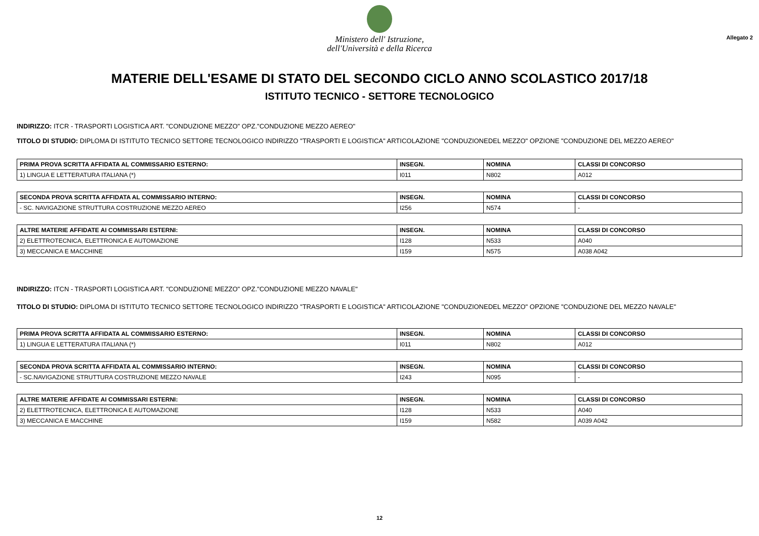Ministero dell' Istruzione,
dell'Università e della Ricerca
Allegato 2
MATERIE DELL'ESAME DI STATO DEL SECONDO CICLO ANNO SCOLASTICO 2017/18
ISTITUTO TECNICO - SETTORE TECNOLOGICO
INDIRIZZO: ITCR - TRASPORTI LOGISTICA ART. "CONDUZIONE MEZZO" OPZ."CONDUZIONE MEZZO AEREO"
TITOLO DI STUDIO: DIPLOMA DI ISTITUTO TECNICO SETTORE TECNOLOGICO INDIRIZZO "TRASPORTI E LOGISTICA" ARTICOLAZIONE "CONDUZIONEDEL MEZZO" OPZIONE "CONDUZIONE DEL MEZZO AEREO"
| PRIMA PROVA SCRITTA AFFIDATA AL COMMISSARIO ESTERNO: | INSEGN. | NOMINA | CLASSI DI CONCORSO |
| --- | --- | --- | --- |
| 1) LINGUA E LETTERATURA ITALIANA (*) | I011 | N802 | A012 |
| SECONDA PROVA SCRITTA AFFIDATA AL COMMISSARIO INTERNO: | INSEGN. | NOMINA | CLASSI DI CONCORSO |
| --- | --- | --- | --- |
| - SC. NAVIGAZIONE STRUTTURA COSTRUZIONE MEZZO AEREO | I256 | N574 | - |
| ALTRE MATERIE AFFIDATE AI COMMISSARI ESTERNI: | INSEGN. | NOMINA | CLASSI DI CONCORSO |
| --- | --- | --- | --- |
| 2) ELETTROTECNICA, ELETTRONICA E AUTOMAZIONE | I128 | N533 | A040 |
| 3) MECCANICA E MACCHINE | I159 | N575 | A038 A042 |
INDIRIZZO: ITCN - TRASPORTI LOGISTICA ART. "CONDUZIONE MEZZO" OPZ."CONDUZIONE MEZZO NAVALE"
TITOLO DI STUDIO: DIPLOMA DI ISTITUTO TECNICO SETTORE TECNOLOGICO INDIRIZZO "TRASPORTI E LOGISTICA" ARTICOLAZIONE "CONDUZIONEDEL MEZZO" OPZIONE "CONDUZIONE DEL MEZZO NAVALE"
| PRIMA PROVA SCRITTA AFFIDATA AL COMMISSARIO ESTERNO: | INSEGN. | NOMINA | CLASSI DI CONCORSO |
| --- | --- | --- | --- |
| 1) LINGUA E LETTERATURA ITALIANA (*) | I011 | N802 | A012 |
| SECONDA PROVA SCRITTA AFFIDATA AL COMMISSARIO INTERNO: | INSEGN. | NOMINA | CLASSI DI CONCORSO |
| --- | --- | --- | --- |
| - SC.NAVIGAZIONE STRUTTURA COSTRUZIONE MEZZO NAVALE | I243 | N095 | - |
| ALTRE MATERIE AFFIDATE AI COMMISSARI ESTERNI: | INSEGN. | NOMINA | CLASSI DI CONCORSO |
| --- | --- | --- | --- |
| 2) ELETTROTECNICA, ELETTRONICA E AUTOMAZIONE | I128 | N533 | A040 |
| 3) MECCANICA E MACCHINE | I159 | N582 | A039 A042 |
12